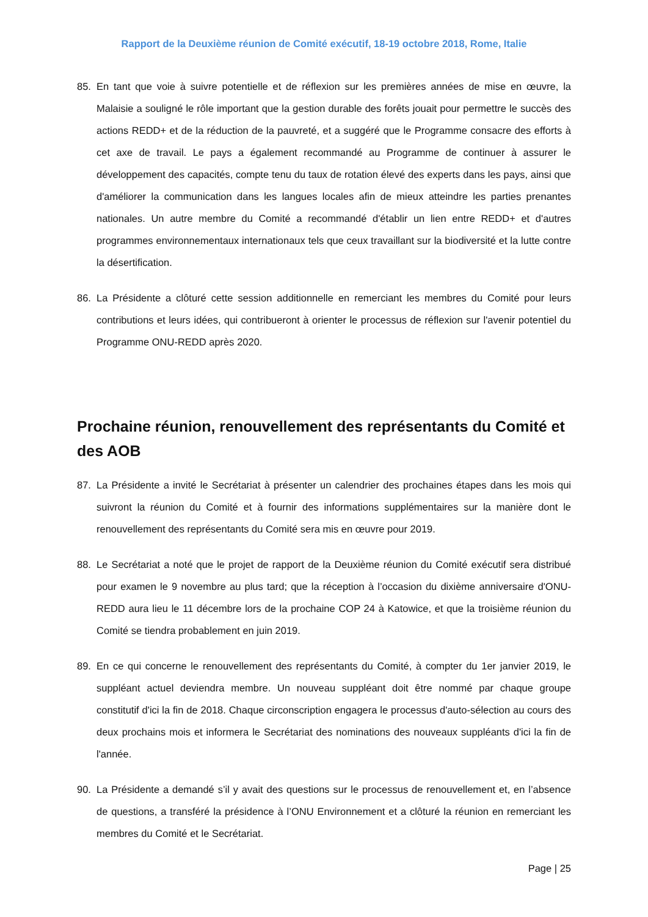Rapport de la Deuxième réunion de Comité exécutif, 18-19 octobre 2018, Rome, Italie
85. En tant que voie à suivre potentielle et de réflexion sur les premières années de mise en œuvre, la Malaisie a souligné le rôle important que la gestion durable des forêts jouait pour permettre le succès des actions REDD+ et de la réduction de la pauvreté, et a suggéré que le Programme consacre des efforts à cet axe de travail. Le pays a également recommandé au Programme de continuer à assurer le développement des capacités, compte tenu du taux de rotation élevé des experts dans les pays, ainsi que d'améliorer la communication dans les langues locales afin de mieux atteindre les parties prenantes nationales. Un autre membre du Comité a recommandé d'établir un lien entre REDD+ et d'autres programmes environnementaux internationaux tels que ceux travaillant sur la biodiversité et la lutte contre la désertification.
86. La Présidente a clôturé cette session additionnelle en remerciant les membres du Comité pour leurs contributions et leurs idées, qui contribueront à orienter le processus de réflexion sur l'avenir potentiel du Programme ONU-REDD après 2020.
Prochaine réunion, renouvellement des représentants du Comité et des AOB
87. La Présidente a invité le Secrétariat à présenter un calendrier des prochaines étapes dans les mois qui suivront la réunion du Comité et à fournir des informations supplémentaires sur la manière dont le renouvellement des représentants du Comité sera mis en œuvre pour 2019.
88. Le Secrétariat a noté que le projet de rapport de la Deuxième réunion du Comité exécutif sera distribué pour examen le 9 novembre au plus tard; que la réception à l’occasion du dixième anniversaire d'ONU-REDD aura lieu le 11 décembre lors de la prochaine COP 24 à Katowice, et que la troisième réunion du Comité se tiendra probablement en juin 2019.
89. En ce qui concerne le renouvellement des représentants du Comité, à compter du 1er janvier 2019, le suppléant actuel deviendra membre. Un nouveau suppléant doit être nommé par chaque groupe constitutif d'ici la fin de 2018. Chaque circonscription engagera le processus d'auto-sélection au cours des deux prochains mois et informera le Secrétariat des nominations des nouveaux suppléants d'ici la fin de l'année.
90. La Présidente a demandé s’il y avait des questions sur le processus de renouvellement et, en l’absence de questions, a transféré la présidence à l’ONU Environnement et a clôturé la réunion en remerciant les membres du Comité et le Secrétariat.
Page | 25